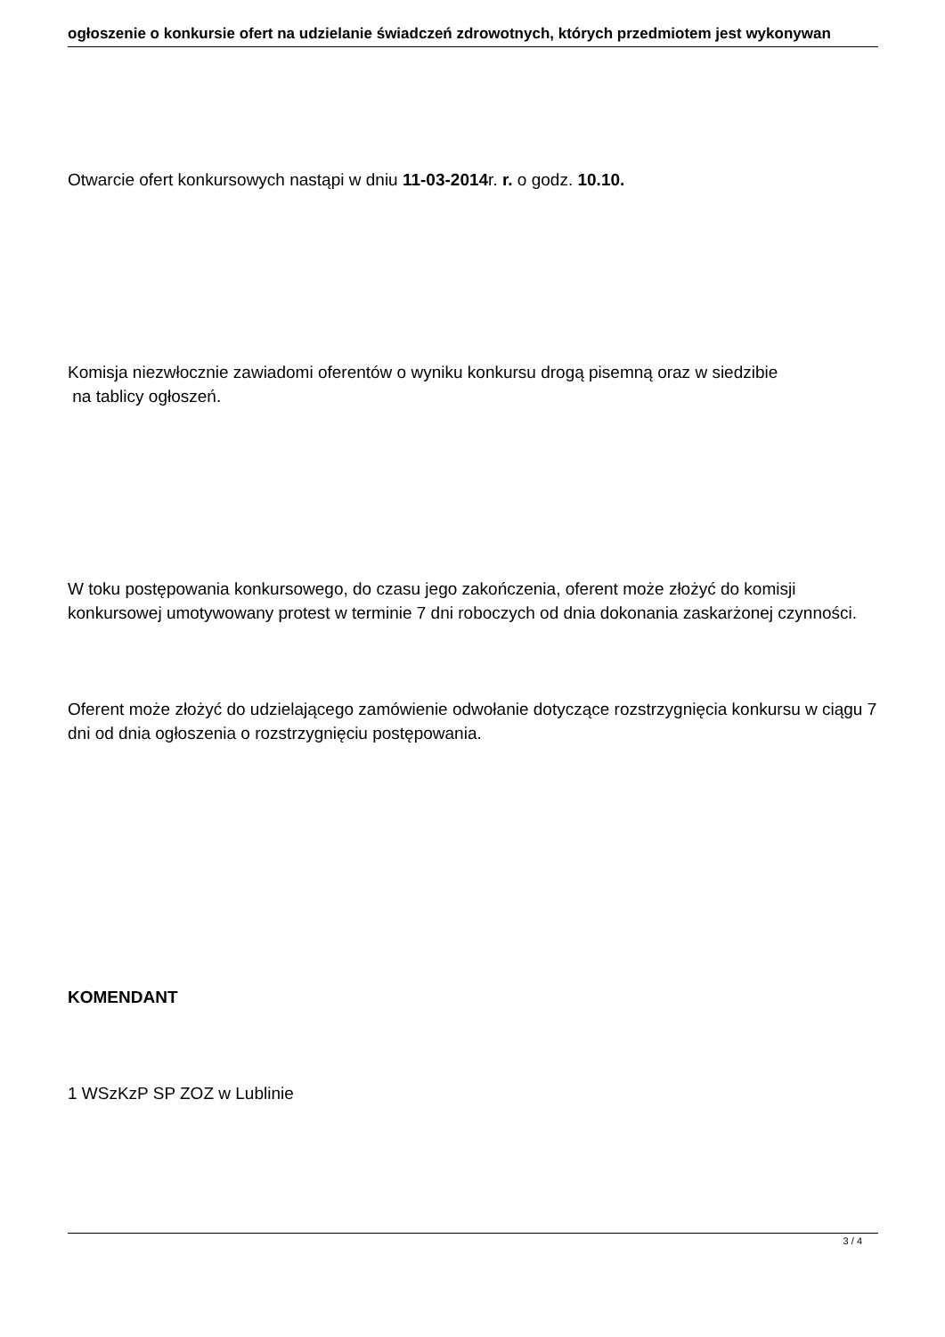ogłoszenie o konkursie ofert na udzielanie świadczeń zdrowotnych, których przedmiotem jest wykonywan
Otwarcie ofert konkursowych nastąpi w dniu 11-03-2014r. r. o godz. 10.10.
Komisja niezwłocznie zawiadomi oferentów o wyniku konkursu drogą pisemną oraz w siedzibie
na tablicy ogłoszeń.
W toku postępowania konkursowego, do czasu jego zakończenia, oferent może złożyć do komisji konkursowej umotywowany protest w terminie 7 dni roboczych od dnia dokonania zaskarżonej czynności.
Oferent może złożyć do udzielającego zamówienie odwołanie dotyczące rozstrzygnięcia konkursu w ciągu 7 dni od dnia ogłoszenia o rozstrzygnięciu postępowania.
KOMENDANT
1 WSzKzP SP ZOZ w Lublinie
3 / 4